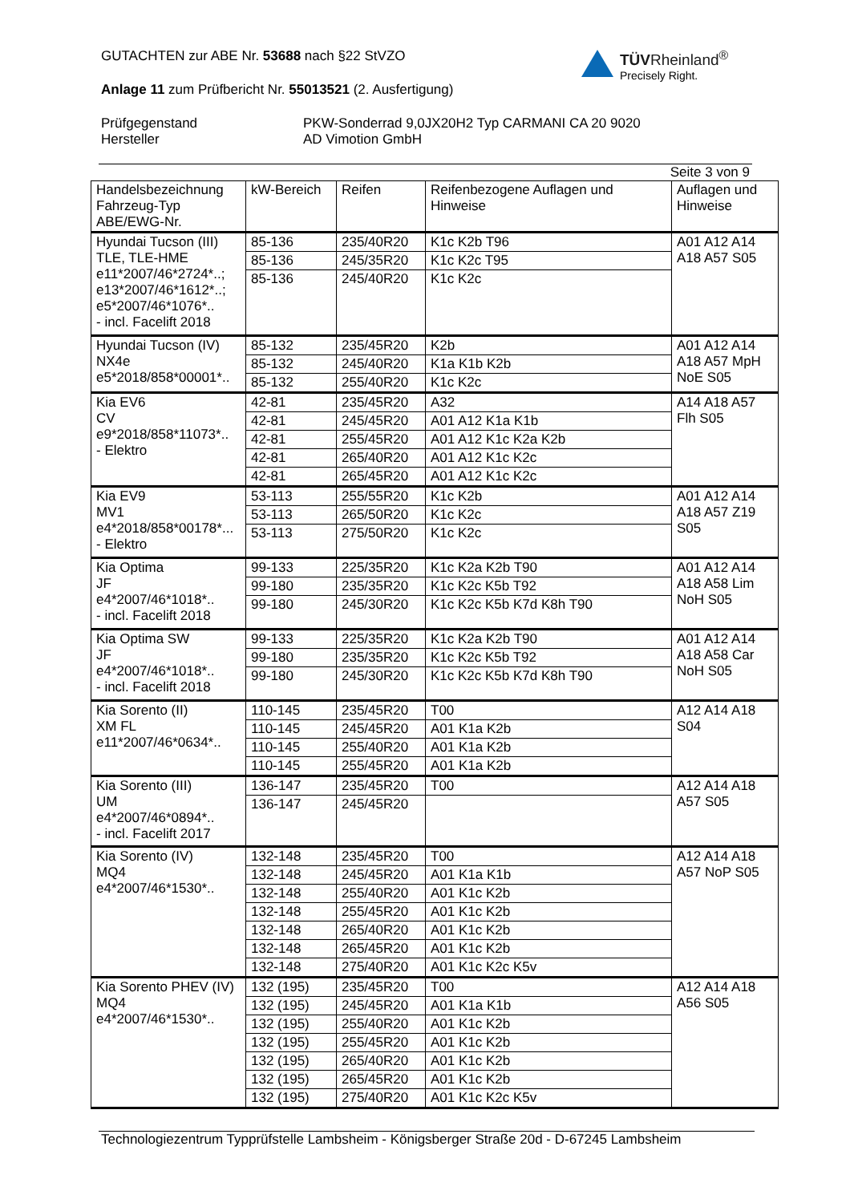TÜVRheinland<sup>®</sup>
Precisely Right.
GUTACHTEN zur ABE Nr. 53688 nach §22 StVZO
Anlage 11 zum Prüfbericht Nr. 55013521 (2. Ausfertigung)
Prüfgegenstand
Hersteller
PKW-Sonderrad 9,0JX20H2 Typ CARMANI CA 20 9020
AD Vimotion GmbH
Seite 3 von 9
| Handelsbezeichnung Fahrzeug-Typ ABE/EWG-Nr. | kW-Bereich | Reifen | Reifenbezogene Auflagen und Hinweise | Auflagen und Hinweise |
| --- | --- | --- | --- | --- |
| Hyundai Tucson (III) TLE, TLE-HME e11*2007/46*2724*..; e13*2007/46*1612*..; e5*2007/46*1076*.. - incl. Facelift 2018 | 85-136 | 235/40R20 | K1c K2b T96 | A01 A12 A14 A18 A57 S05 |
| | 85-136 | 245/35R20 | K1c K2c T95 | |
| | 85-136 | 245/40R20 | K1c K2c | |
| Hyundai Tucson (IV) NX4e e5*2018/858*00001*.. | 85-132 | 235/45R20 | K2b | A01 A12 A14 A18 A57 MpH NoE S05 |
| | 85-132 | 245/40R20 | K1a K1b K2b | |
| | 85-132 | 255/40R20 | K1c K2c | |
| Kia EV6 CV e9*2018/858*11073*.. - Elektro | 42-81 | 235/45R20 | A32 | A14 A18 A57 Flh S05 |
| | 42-81 | 245/45R20 | A01 A12 K1a K1b | |
| | 42-81 | 255/45R20 | A01 A12 K1c K2a K2b | |
| | 42-81 | 265/40R20 | A01 A12 K1c K2c | |
| | 42-81 | 265/45R20 | A01 A12 K1c K2c | |
| Kia EV9 MV1 e4*2018/858*00178*... - Elektro | 53-113 | 255/55R20 | K1c K2b | A01 A12 A14 A18 A57 Z19 S05 |
| | 53-113 | 265/50R20 | K1c K2c | |
| | 53-113 | 275/50R20 | K1c K2c | |
| Kia Optima JF e4*2007/46*1018*.. - incl. Facelift 2018 | 99-133 | 225/35R20 | K1c K2a K2b T90 | A01 A12 A14 A18 A58 Lim NoH S05 |
| | 99-180 | 235/35R20 | K1c K2c K5b T92 | |
| | 99-180 | 245/30R20 | K1c K2c K5b K7d K8h T90 | |
| Kia Optima SW JF e4*2007/46*1018*.. - incl. Facelift 2018 | 99-133 | 225/35R20 | K1c K2a K2b T90 | A01 A12 A14 A18 A58 Car NoH S05 |
| | 99-180 | 235/35R20 | K1c K2c K5b T92 | |
| | 99-180 | 245/30R20 | K1c K2c K5b K7d K8h T90 | |
| Kia Sorento (II) XM FL e11*2007/46*0634*.. | 110-145 | 235/45R20 | T00 | A12 A14 A18 S04 |
| | 110-145 | 245/45R20 | A01 K1a K2b | |
| | 110-145 | 255/40R20 | A01 K1a K2b | |
| | 110-145 | 255/45R20 | A01 K1a K2b | |
| Kia Sorento (III) UM e4*2007/46*0894*.. - incl. Facelift 2017 | 136-147 | 235/45R20 | T00 | A12 A14 A18 A57 S05 |
| | 136-147 | 245/45R20 | | |
| Kia Sorento (IV) MQ4 e4*2007/46*1530*.. | 132-148 | 235/45R20 | T00 | A12 A14 A18 A57 NoP S05 |
| | 132-148 | 245/45R20 | A01 K1a K1b | |
| | 132-148 | 255/40R20 | A01 K1c K2b | |
| | 132-148 | 255/45R20 | A01 K1c K2b | |
| | 132-148 | 265/40R20 | A01 K1c K2b | |
| | 132-148 | 265/45R20 | A01 K1c K2b | |
| | 132-148 | 275/40R20 | A01 K1c K2c K5v | |
| Kia Sorento PHEV (IV) MQ4 e4*2007/46*1530*.. | 132 (195) | 235/45R20 | T00 | A12 A14 A18 A56 S05 |
| | 132 (195) | 245/45R20 | A01 K1a K1b | |
| | 132 (195) | 255/40R20 | A01 K1c K2b | |
| | 132 (195) | 255/45R20 | A01 K1c K2b | |
| | 132 (195) | 265/40R20 | A01 K1c K2b | |
| | 132 (195) | 265/45R20 | A01 K1c K2b | |
| | 132 (195) | 275/40R20 | A01 K1c K2c K5v | |
Technologiezentrum Typprüfstelle Lambsheim - Königsberger Straße 20d - D-67245 Lambsheim